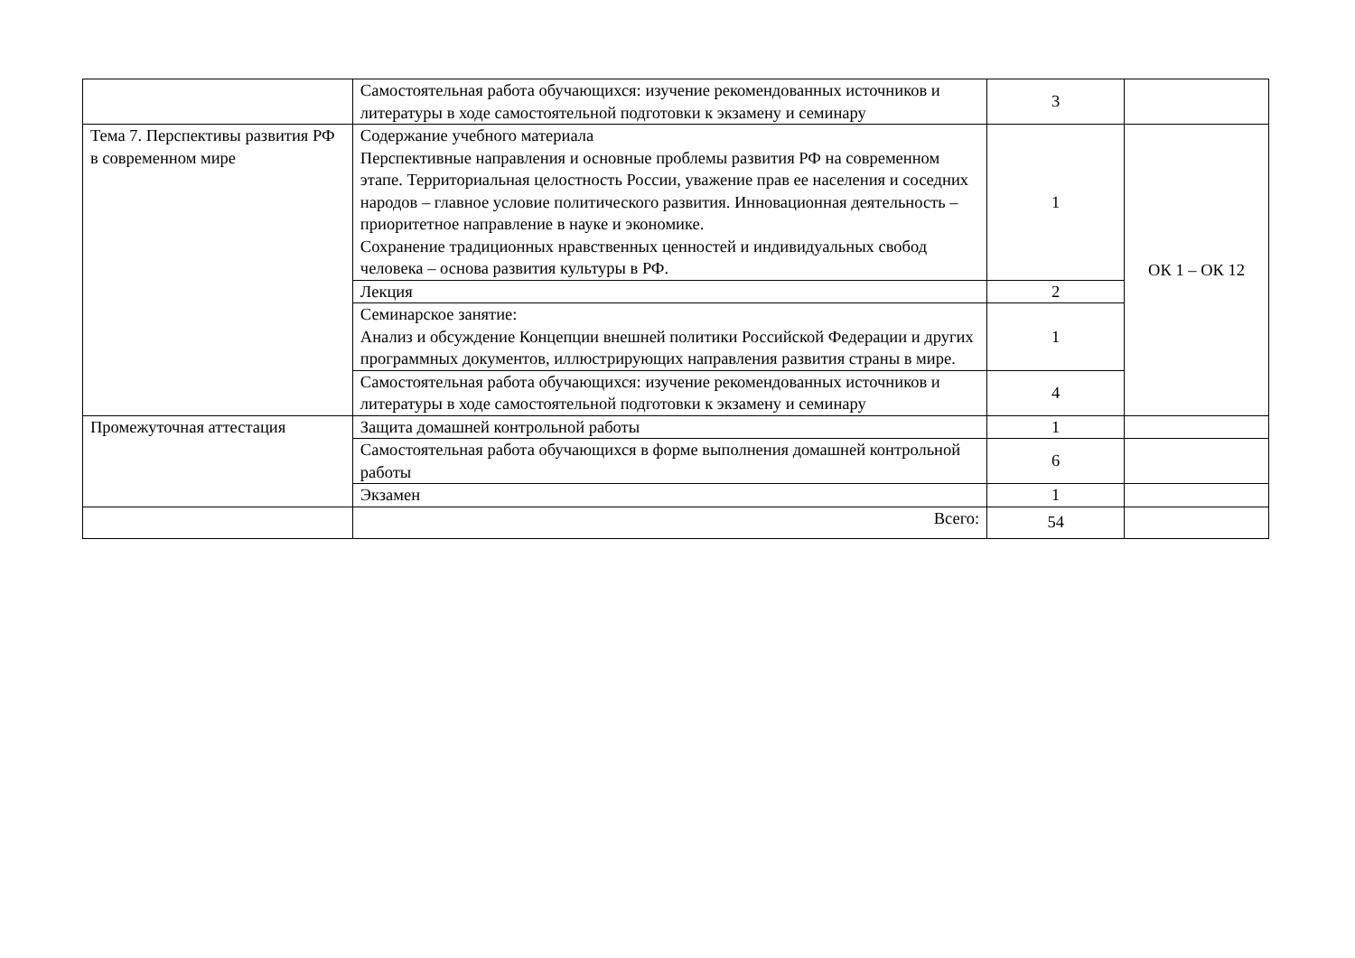| | Самостоятельная работа обучающихся: изучение рекомендованных источников и литературы в ходе самостоятельной подготовки к экзамену и семинару | 3 | |
| Тема 7. Перспективы развития РФ в современном мире | Содержание учебного материала Перспективные направления и основные проблемы развития РФ на современном этапе. Территориальная целостность России, уважение прав ее населения и соседних народов – главное условие политического развития. Инновационная деятельность – приоритетное направление в науке и экономике. Сохранение традиционных нравственных ценностей и индивидуальных свобод человека – основа развития культуры в РФ. | 1 | ОК 1 – ОК 12 |
| | Лекция | 2 | |
| | Семинарское занятие: Анализ и обсуждение Концепции внешней политики Российской Федерации и других программных документов, иллюстрирующих направления развития страны в мире. | 1 | |
| | Самостоятельная работа обучающихся: изучение рекомендованных источников и литературы в ходе самостоятельной подготовки к экзамену и семинару | 4 | |
| Промежуточная аттестация | Защита домашней контрольной работы | 1 | |
| | Самостоятельная работа обучающихся в форме выполнения домашней контрольной работы | 6 | |
| | Экзамен | 1 | |
| | Всего: | 54 | |